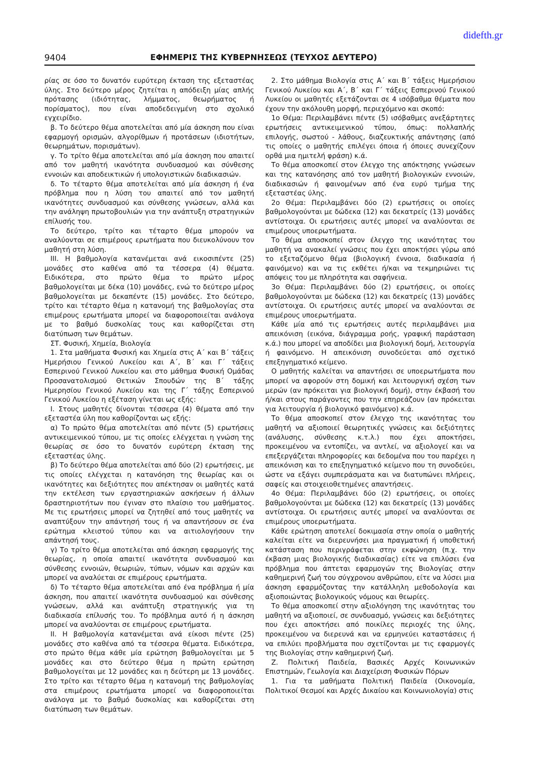didefth.gr
9404 ΕΦΗΜΕΡΙΣ ΤΗΣ ΚΥΒΕΡΝΗΣΕΩΣ (ΤΕΥΧΟΣ ΔΕΥΤΕΡΟ)
ρίας σε όσο το δυνατόν ευρύτερη έκταση της εξεταστέας ύλης. Στο δεύτερο μέρος ζητείται η απόδειξη μίας απλής πρότασης (ιδιότητας, λήμματος, θεωρήματος ή πορίσματος), που είναι αποδεδειγμένη στο σχολικό εγχειρίδιο.
β. Το δεύτερο θέμα αποτελείται από μία άσκηση που είναι εφαρμογή ορισμών, αλγορίθμων ή προτάσεων (ιδιοτήτων, θεωρημάτων, πορισμάτων).
γ. Το τρίτο θέμα αποτελείται από μία άσκηση που απαιτεί από τον μαθητή ικανότητα συνδυασμού και σύνθεσης εννοιών και αποδεικτικών ή υπολογιστικών διαδικασιών.
δ. Το τέταρτο θέμα αποτελείται από μία άσκηση ή ένα πρόβλημα που η λύση του απαιτεί από τον μαθητή ικανότητες συνδυασμού και σύνθεσης γνώσεων, αλλά και την ανάληψη πρωτοβουλιών για την ανάπτυξη στρατηγικών επίλυσής του.
Το δεύτερο, τρίτο και τέταρτο θέμα μπορούν να αναλύονται σε επιμέρους ερωτήματα που διευκολύνουν τον μαθητή στη λύση.
ΙΙΙ. Η βαθμολογία κατανέμεται ανά εικοσιπέντε (25) μονάδες στο καθένα από τα τέσσερα (4) θέματα. Ειδικότερα, στο πρώτο θέμα το πρώτο μέρος βαθμολογείται με δέκα (10) μονάδες, ενώ το δεύτερο μέρος βαθμολογείται με δεκαπέντε (15) μονάδες. Στο δεύτερο, τρίτο και τέταρτο θέμα η κατανομή της βαθμολογίας στα επιμέρους ερωτήματα μπορεί να διαφοροποιείται ανάλογα με το βαθμό δυσκολίας τους και καθορίζεται στη διατύπωση των θεμάτων.
ΣΤ. Φυσική, Χημεία, Βιολογία
1. Στα μαθήματα Φυσική και Χημεία στις Α΄ και Β΄ τάξεις Ημερήσιου Γενικού Λυκείου και Α΄, Β΄ και Γ΄ τάξεις Εσπερινού Γενικού Λυκείου και στο μάθημα Φυσική Ομάδας Προσανατολισμού Θετικών Σπουδών της Β΄ τάξης Ημερησίου Γενικού Λυκείου και της Γ΄ τάξης Εσπερινού Γενικού Λυκείου η εξέταση γίνεται ως εξής:
Ι. Στους μαθητές δίνονται τέσσερα (4) θέματα από την εξεταστέα ύλη που καθορίζονται ως εξής:
α) Το πρώτο θέμα αποτελείται από πέντε (5) ερωτήσεις αντικειμενικού τύπου, με τις οποίες ελέγχεται η γνώση της θεωρίας σε όσο το δυνατόν ευρύτερη έκταση της εξεταστέας ύλης.
β) Το δεύτερο θέμα αποτελείται από δύο (2) ερωτήσεις, με τις οποίες ελέγχεται η κατανόηση της θεωρίας και οι ικανότητες και δεξιότητες που απέκτησαν οι μαθητές κατά την εκτέλεση των εργαστηριακών ασκήσεων ή άλλων δραστηριοτήτων που έγιναν στο πλαίσιο του μαθήματος. Με τις ερωτήσεις μπορεί να ζητηθεί από τους μαθητές να αναπτύξουν την απάντησή τους ή να απαντήσουν σε ένα ερώτημα κλειστού τύπου και να αιτιολογήσουν την απάντησή τους.
γ) Το τρίτο θέμα αποτελείται από άσκηση εφαρμογής της θεωρίας, η οποία απαιτεί ικανότητα συνδυασμού και σύνθεσης εννοιών, θεωριών, τύπων, νόμων και αρχών και μπορεί να αναλύεται σε επιμέρους ερωτήματα.
δ) Το τέταρτο θέμα αποτελείται από ένα πρόβλημα ή μία άσκηση, που απαιτεί ικανότητα συνδυασμού και σύνθεσης γνώσεων, αλλά και ανάπτυξη στρατηγικής για τη διαδικασία επίλυσής του. Το πρόβλημα αυτό ή η άσκηση μπορεί να αναλύονται σε επιμέρους ερωτήματα.
ΙΙ. Η βαθμολογία κατανέμεται ανά είκοσι πέντε (25) μονάδες στο καθένα από τα τέσσερα θέματα. Ειδικότερα, στο πρώτο θέμα κάθε μία ερώτηση βαθμολογείται με 5 μονάδες και στο δεύτερο θέμα η πρώτη ερώτηση βαθμολογείται με 12 μονάδες και η δεύτερη με 13 μονάδες. Στο τρίτο και τέταρτο θέμα η κατανομή της βαθμολογίας στα επιμέρους ερωτήματα μπορεί να διαφοροποιείται ανάλογα με το βαθμό δυσκολίας και καθορίζεται στη διατύπωση των θεμάτων.
2. Στο μάθημα Βιολογία στις Α΄ και Β΄ τάξεις Ημερήσιου Γενικού Λυκείου και Α΄, Β΄ και Γ΄ τάξεις Εσπερινού Γενικού Λυκείου οι μαθητές εξετάζονται σε 4 ισόβαθμα θέματα που έχουν την ακόλουθη μορφή, περιεχόμενο και σκοπό:
1ο Θέμα: Περιλαμβάνει πέντε (5) ισόβαθμες ανεξάρτητες ερωτήσεις αντικειμενικού τύπου, όπως: πολλαπλής επιλογής, σωστού - λάθους, διαζευκτικής απάντησης (από τις οποίες ο μαθητής επιλέγει όποια ή όποιες συνεχίζουν ορθά μια ημιτελή φράση) κ.ά.
Το θέμα αποσκοπεί στον έλεγχο της απόκτησης γνώσεων και της κατανόησης από τον μαθητή βιολογικών εννοιών, διαδικασιών ή φαινομένων από ένα ευρύ τμήμα της εξεταστέας ύλης.
2ο Θέμα: Περιλαμβάνει δύο (2) ερωτήσεις οι οποίες βαθμολογούνται με δώδεκα (12) και δεκατρείς (13) μονάδες αντίστοιχα. Οι ερωτήσεις αυτές μπορεί να αναλύονται σε επιμέρους υποερωτήματα.
Το θέμα αποσκοπεί στον έλεγχο της ικανότητας του μαθητή να ανακαλεί γνώσεις που έχει αποκτήσει γύρω από το εξεταζόμενο θέμα (βιολογική έννοια, διαδικασία ή φαινόμενο) και να τις εκθέτει ή/και να τεκμηριώνει τις απόψεις του με πληρότητα και σαφήνεια.
3ο Θέμα: Περιλαμβάνει δύο (2) ερωτήσεις, οι οποίες βαθμολογούνται με δώδεκα (12) και δεκατρείς (13) μονάδες αντίστοιχα. Οι ερωτήσεις αυτές μπορεί να αναλύονται σε επιμέρους υποερωτήματα.
Κάθε μία από τις ερωτήσεις αυτές περιλαμβάνει μια απεικόνιση (εικόνα, διάγραμμα ροής, γραφική παράσταση κ.ά.) που μπορεί να αποδίδει μια βιολογική δομή, λειτουργία ή φαινόμενο. Η απεικόνιση συνοδεύεται από σχετικό επεξηγηματικό κείμενο.
Ο μαθητής καλείται να απαντήσει σε υποερωτήματα που μπορεί να αφορούν στη δομική και λειτουργική σχέση των μερών (αν πρόκειται για βιολογική δομή), στην έκβασή του ή/και στους παράγοντες που την επηρεάζουν (αν πρόκειται για λειτουργία ή βιολογικό φαινόμενο) κ.ά.
Το θέμα αποσκοπεί στον έλεγχο της ικανότητας του μαθητή να αξιοποιεί θεωρητικές γνώσεις και δεξιότητες (ανάλυσης, σύνθεσης κ.τ.λ.) που έχει αποκτήσει, προκειμένου να εντοπίζει, να αντλεί, να αξιολογεί και να επεξεργάζεται πληροφορίες και δεδομένα που του παρέχει η απεικόνιση και το επεξηγηματικό κείμενο που τη συνοδεύει, ώστε να εξάγει συμπεράσματα και να διατυπώνει πλήρεις, σαφείς και στοιχειοθετημένες απαντήσεις.
4ο Θέμα: Περιλαμβάνει δύο (2) ερωτήσεις, οι οποίες βαθμολογούνται με δώδεκα (12) και δεκατρείς (13) μονάδες αντίστοιχα. Οι ερωτήσεις αυτές μπορεί να αναλύονται σε επιμέρους υποερωτήματα.
Κάθε ερώτηση αποτελεί δοκιμασία στην οποία ο μαθητής καλείται είτε να διερευνήσει μια πραγματική ή υποθετική κατάσταση που περιγράφεται στην εκφώνηση (π.χ. την έκβαση μιας βιολογικής διαδικασίας) είτε να επιλύσει ένα πρόβλημα που άπτεται εφαρμογών της Βιολογίας στην καθημερινή ζωή του σύγχρονου ανθρώπου, είτε να λύσει μια άσκηση εφαρμόζοντας την κατάλληλη μεθοδολογία και αξιοποιώντας βιολογικούς νόμους και θεωρίες.
Το θέμα αποσκοπεί στην αξιολόγηση της ικανότητας του μαθητή να αξιοποιεί, σε συνδυασμό, γνώσεις και δεξιότητες που έχει αποκτήσει από ποικίλες περιοχές της ύλης, προκειμένου να διερευνά και να ερμηνεύει καταστάσεις ή να επιλύει προβλήματα που σχετίζονται με τις εφαρμογές της Βιολογίας στην καθημερινή ζωή.
Ζ. Πολιτική Παιδεία, Βασικές Αρχές Κοινωνικών Επιστημών, Γεωλογία και Διαχείριση Φυσικών Πόρων
1. Για τα μαθήματα Πολιτική Παιδεία (Οικονομία, Πολιτικοί Θεσμοί και Αρχές Δικαίου και Κοινωνιολογία) στις